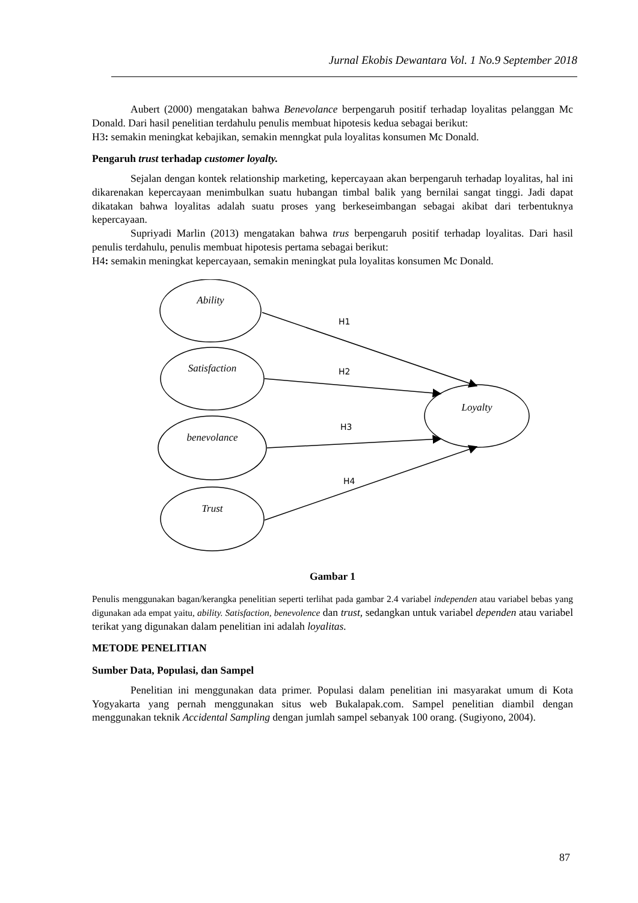Jurnal Ekobis Dewantara Vol. 1 No.9 September 2018
Aubert (2000) mengatakan bahwa Benevolance berpengaruh positif terhadap loyalitas pelanggan Mc Donald. Dari hasil penelitian terdahulu penulis membuat hipotesis kedua sebagai berikut:
H3: semakin meningkat kebajikan, semakin menngkat pula loyalitas konsumen Mc Donald.
Pengaruh trust terhadap customer loyalty.
Sejalan dengan kontek relationship marketing, kepercayaan akan berpengaruh terhadap loyalitas, hal ini dikarenakan kepercayaan menimbulkan suatu hubangan timbal balik yang bernilai sangat tinggi. Jadi dapat dikatakan bahwa loyalitas adalah suatu proses yang berkeseimbangan sebagai akibat dari terbentuknya kepercayaan.
Supriyadi Marlin (2013) mengatakan bahwa trus berpengaruh positif terhadap loyalitas. Dari hasil penulis terdahulu, penulis membuat hipotesis pertama sebagai berikut:
H4: semakin meningkat kepercayaan, semakin meningkat pula loyalitas konsumen Mc Donald.
Ability
Satisfaction
benevolance
Trust
Loyalty
H1
H2
H3
H4
Gambar 1
Penulis menggunakan bagan/kerangka penelitian seperti terlihat pada gambar 2.4 variabel independen atau variabel bebas yang digunakan ada empat yaitu, ability. Satisfaction, benevolence dan trust, sedangkan untuk variabel dependen atau variabel terikat yang digunakan dalam penelitian ini adalah loyalitas.
METODE PENELITIAN
Sumber Data, Populasi, dan Sampel
Penelitian ini menggunakan data primer. Populasi dalam penelitian ini masyarakat umum di Kota Yogyakarta yang pernah menggunakan situs web Bukalapak.com. Sampel penelitian diambil dengan menggunakan teknik Accidental Sampling dengan jumlah sampel sebanyak 100 orang. (Sugiyono, 2004).
87